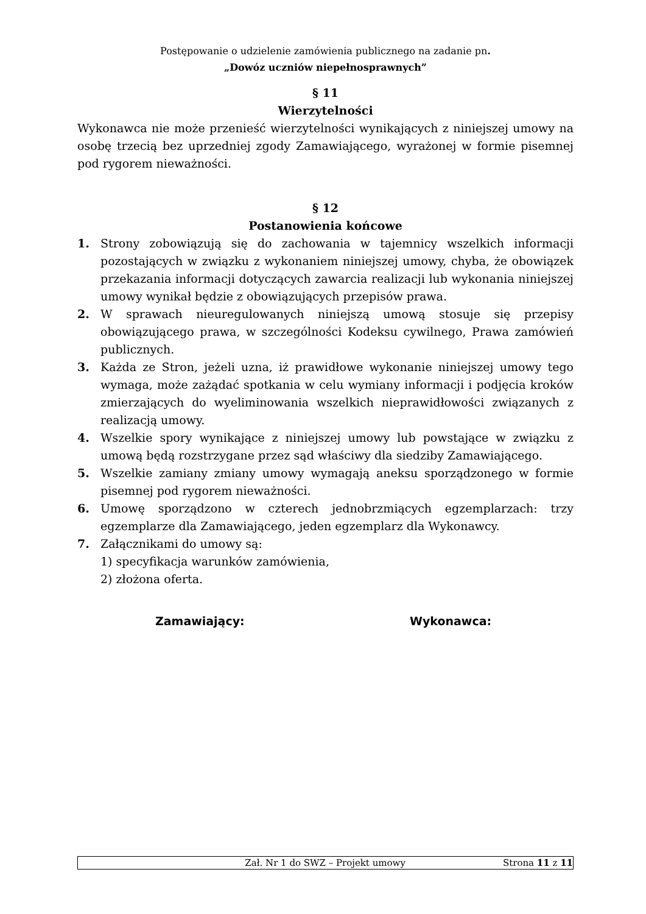Postępowanie o udzielenie zamówienia publicznego na zadanie pn.
„Dowóz uczniów niepełnosprawnych”
§ 11
Wierzytelności
Wykonawca nie może przenieść wierzytelności wynikających z niniejszej umowy na osobę trzecią bez uprzedniej zgody Zamawiającego, wyrażonej w formie pisemnej pod rygorem nieważności.
§ 12
Postanowienia końcowe
1. Strony zobowiązują się do zachowania w tajemnicy wszelkich informacji pozostających w związku z wykonaniem niniejszej umowy, chyba, że obowiązek przekazania informacji dotyczących zawarcia realizacji lub wykonania niniejszej umowy wynikał będzie z obowiązujących przepisów prawa.
2. W sprawach nieuregulowanych niniejszą umową stosuje się przepisy obowiązującego prawa, w szczególności Kodeksu cywilnego, Prawa zamówień publicznych.
3. Każda ze Stron, jeżeli uzna, iż prawidłowe wykonanie niniejszej umowy tego wymaga, może zażądać spotkania w celu wymiany informacji i podjęcia kroków zmierzających do wyeliminowania wszelkich nieprawidłowości związanych z realizacją umowy.
4. Wszelkie spory wynikające z niniejszej umowy lub powstające w związku z umową będą rozstrzygane przez sąd właściwy dla siedziby Zamawiającego.
5. Wszelkie zamiany zmiany umowy wymagają aneksu sporządzonego w formie pisemnej pod rygorem nieważności.
6. Umowę sporządzono w czterech jednobrzmiących egzemplarzach: trzy egzemplarze dla Zamawiającego, jeden egzemplarz dla Wykonawcy.
7. Załącznikami do umowy są:
1) specyfikacja warunków zamówienia,
2) złożona oferta.
Zamawiający: Wykonawca:
Zał. Nr 1 do SWZ – Projekt umowy Strona 11 z 11